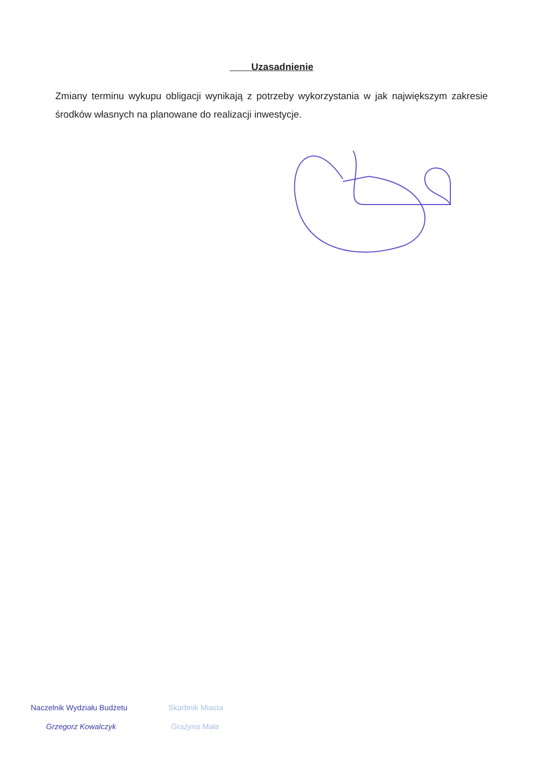Uzasadnienie
Zmiany terminu wykupu obligacji wynikają z potrzeby wykorzystania w jak największym zakresie środków własnych na planowane do realizacji inwestycje.
Naczelnik Wydziału Budżetu
Grzegorz Kowalczyk
Skarbnik Miasta
Grażyna Mała